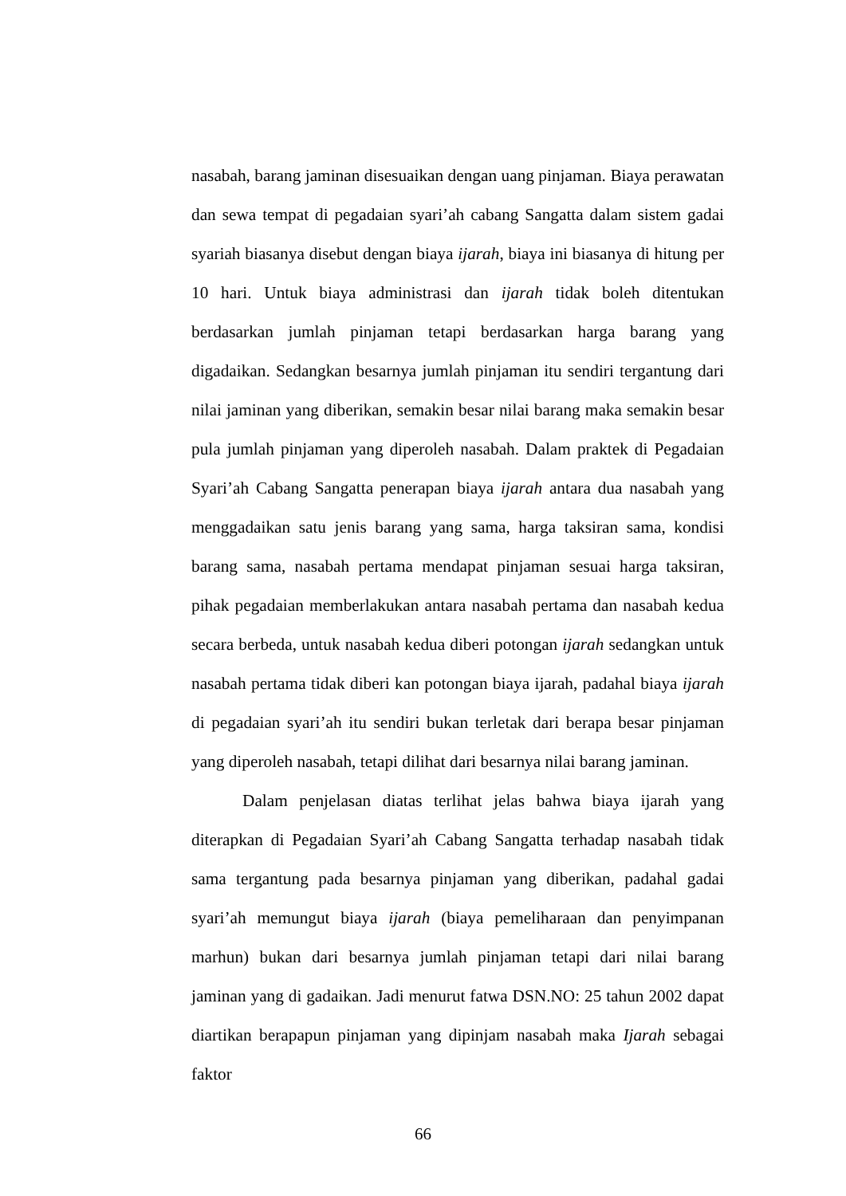nasabah, barang jaminan disesuaikan dengan uang pinjaman. Biaya perawatan dan sewa tempat di pegadaian syari’ah cabang Sangatta dalam sistem gadai syariah biasanya disebut dengan biaya ijarah, biaya ini biasanya di hitung per 10 hari. Untuk biaya administrasi dan ijarah tidak boleh ditentukan berdasarkan jumlah pinjaman tetapi berdasarkan harga barang yang digadaikan. Sedangkan besarnya jumlah pinjaman itu sendiri tergantung dari nilai jaminan yang diberikan, semakin besar nilai barang maka semakin besar pula jumlah pinjaman yang diperoleh nasabah. Dalam praktek di Pegadaian Syari’ah Cabang Sangatta penerapan biaya ijarah antara dua nasabah yang menggadaikan satu jenis barang yang sama, harga taksiran sama, kondisi barang sama, nasabah pertama mendapat pinjaman sesuai harga taksiran, pihak pegadaian memberlakukan antara nasabah pertama dan nasabah kedua secara berbeda, untuk nasabah kedua diberi potongan ijarah sedangkan untuk nasabah pertama tidak diberi kan potongan biaya ijarah, padahal biaya ijarah di pegadaian syari’ah itu sendiri bukan terletak dari berapa besar pinjaman yang diperoleh nasabah, tetapi dilihat dari besarnya nilai barang jaminan.
Dalam penjelasan diatas terlihat jelas bahwa biaya ijarah yang diterapkan di Pegadaian Syari’ah Cabang Sangatta terhadap nasabah tidak sama tergantung pada besarnya pinjaman yang diberikan, padahal gadai syari’ah memungut biaya ijarah (biaya pemeliharaan dan penyimpanan marhun) bukan dari besarnya jumlah pinjaman tetapi dari nilai barang jaminan yang di gadaikan. Jadi menurut fatwa DSN.NO: 25 tahun 2002 dapat diartikan berapapun pinjaman yang dipinjam nasabah maka Ijarah sebagai faktor
66